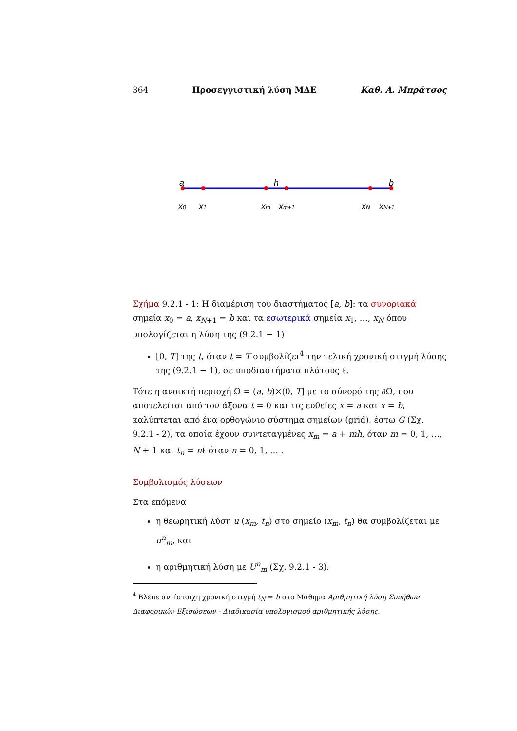364 Προσεγγιστική λύση ΜΔΕ Καθ. Α. Μπράτσος
a
h
b
x0
x1
xm
xm+1
xN
xN+1
Σχήμα 9.2.1 - 1: Η διαμέριση του διαστήματος [a, b]: τα συνοριακά σημεία x<sub>0</sub> = a, x<sub>N+1</sub> = b και τα εσωτερικά σημεία x<sub>1</sub>, …, x<sub>N</sub> όπου υπολογίζεται η λύση της (9.2.1 − 1)
[0, T] της t, όταν t = T συμβολίζει<sup>4</sup> την τελική χρονική στιγμή λύσης της (9.2.1 − 1), σε υποδιαστήματα πλάτους ℓ.
Τότε η ανοικτή περιοχή Ω = (a, b)×(0, T] με το σύνορό της ∂Ω, που αποτελείται από τον άξονα t = 0 και τις ευθείες x = a και x = b, καλύπτεται από ένα ορθογώνιο σύστημα σημείων (grid), έστω G (Σχ. 9.2.1 - 2), τα οποία έχουν συντεταγμένες x<sub>m</sub> = a + mh, όταν m = 0, 1, …, N + 1 και t<sub>n</sub> = nℓ όταν n = 0, 1, … .
Συμβολισμός λύσεων
Στα επόμενα
η θεωρητική λύση u (x<sub>m</sub>, t<sub>n</sub>) στο σημείο (x<sub>m</sub>, t<sub>n</sub>) θα συμβολίζεται με u<sup>n</sup><sub>m</sub>, και
η αριθμητική λύση με U<sup>n</sup><sub>m</sub> (Σχ. 9.2.1 - 3).
<sup>4</sup> Βλέπε αντίστοιχη χρονική στιγμή t<sub>N</sub> = b στο Μάθημα Αριθμητική λύση Συνήθων Διαφορικών Εξισώσεων - Διαδικασία υπολογισμού αριθμητικής λύσης.